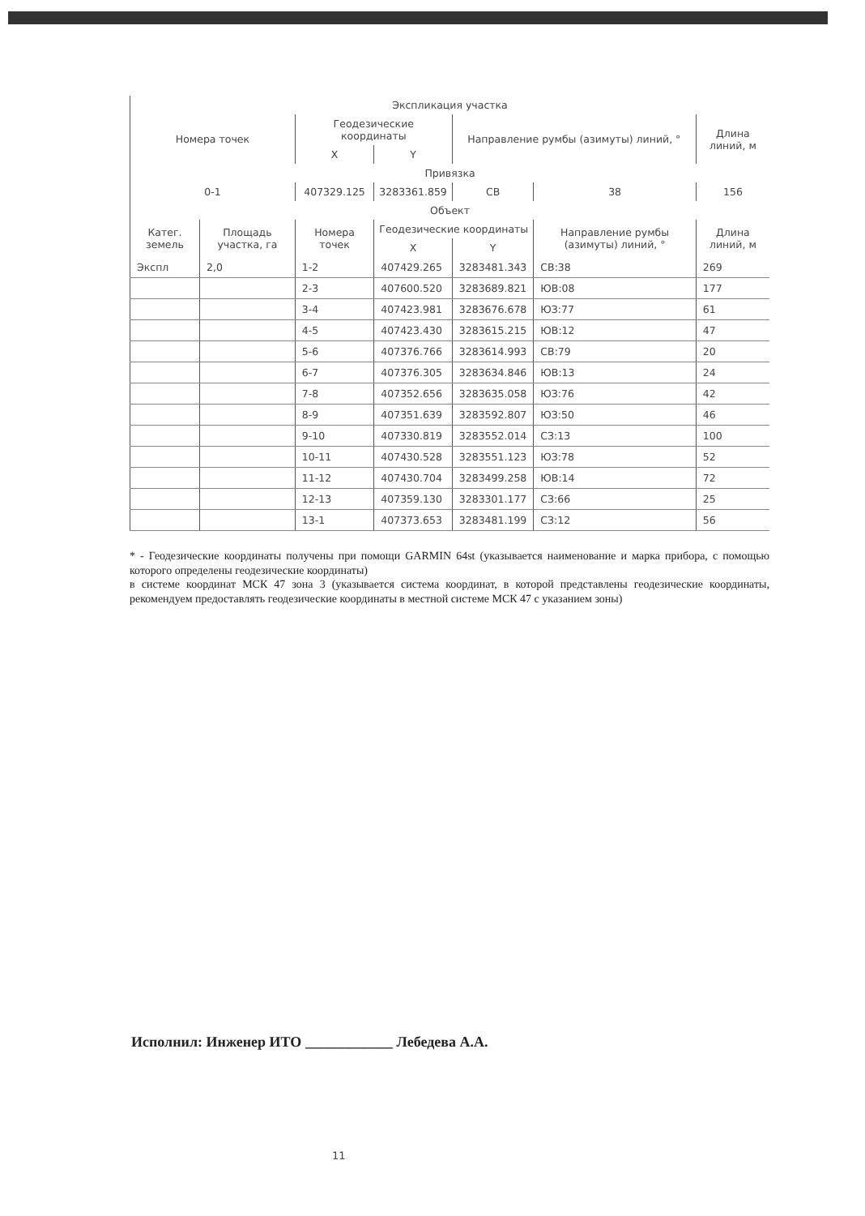| Экспликация участка | | | | | | |
| --- | --- | --- | --- | --- | --- | --- |
| Номера точек | | Геодезические координаты | | Направление румбы (азимуты) линий, ° | | Длина линий, м |
| | | X | Y | | | |
| Привязка | | | | | | |
| 0-1 | | 407329.125 | 3283361.859 | СВ | 38 | 156 |
| Объект | | | | | | |
| Катег. земель | Площадь участка, га | Номера точек | Геодезические координаты | | Направление румбы (азимуты) линий, ° | Длина линий, м |
| | | | X | Y | | |
| Экспл | 2,0 | 1-2 | 407429.265 | 3283481.343 | СВ:38 | 269 |
| | | 2-3 | 407600.520 | 3283689.821 | ЮВ:08 | 177 |
| | | 3-4 | 407423.981 | 3283676.678 | ЮЗ:77 | 61 |
| | | 4-5 | 407423.430 | 3283615.215 | ЮВ:12 | 47 |
| | | 5-6 | 407376.766 | 3283614.993 | СВ:79 | 20 |
| | | 6-7 | 407376.305 | 3283634.846 | ЮВ:13 | 24 |
| | | 7-8 | 407352.656 | 3283635.058 | ЮЗ:76 | 42 |
| | | 8-9 | 407351.639 | 3283592.807 | ЮЗ:50 | 46 |
| | | 9-10 | 407330.819 | 3283552.014 | СЗ:13 | 100 |
| | | 10-11 | 407430.528 | 3283551.123 | ЮЗ:78 | 52 |
| | | 11-12 | 407430.704 | 3283499.258 | ЮВ:14 | 72 |
| | | 12-13 | 407359.130 | 3283301.177 | СЗ:66 | 25 |
| | | 13-1 | 407373.653 | 3283481.199 | СЗ:12 | 56 |
* - Геодезические координаты получены при помощи GARMIN 64st (указывается наименование и марка прибора, с помощью которого определены геодезические координаты)
в системе координат МСК 47 зона 3 (указывается система координат, в которой представлены геодезические координаты, рекомендуем предоставлять геодезические координаты в местной системе МСК 47 с указанием зоны)
Исполнил: Инженер ИТО ____________ Лебедева А.А.
11